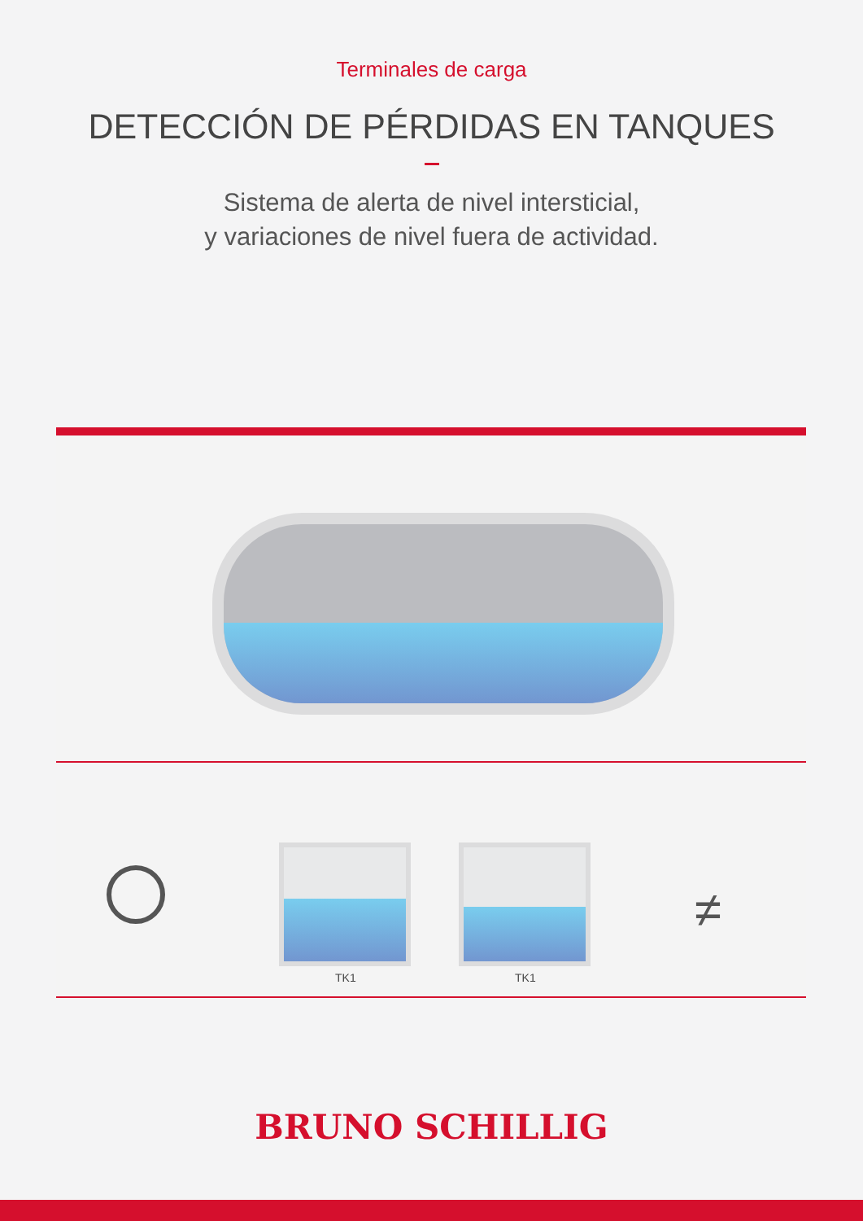Terminales de carga
DETECCIÓN DE PÉRDIDAS EN TANQUES
Sistema de alerta de nivel intersticial,
y variaciones de nivel fuera de actividad.
TK1 TK1
≠
BRUNO SCHILLIG